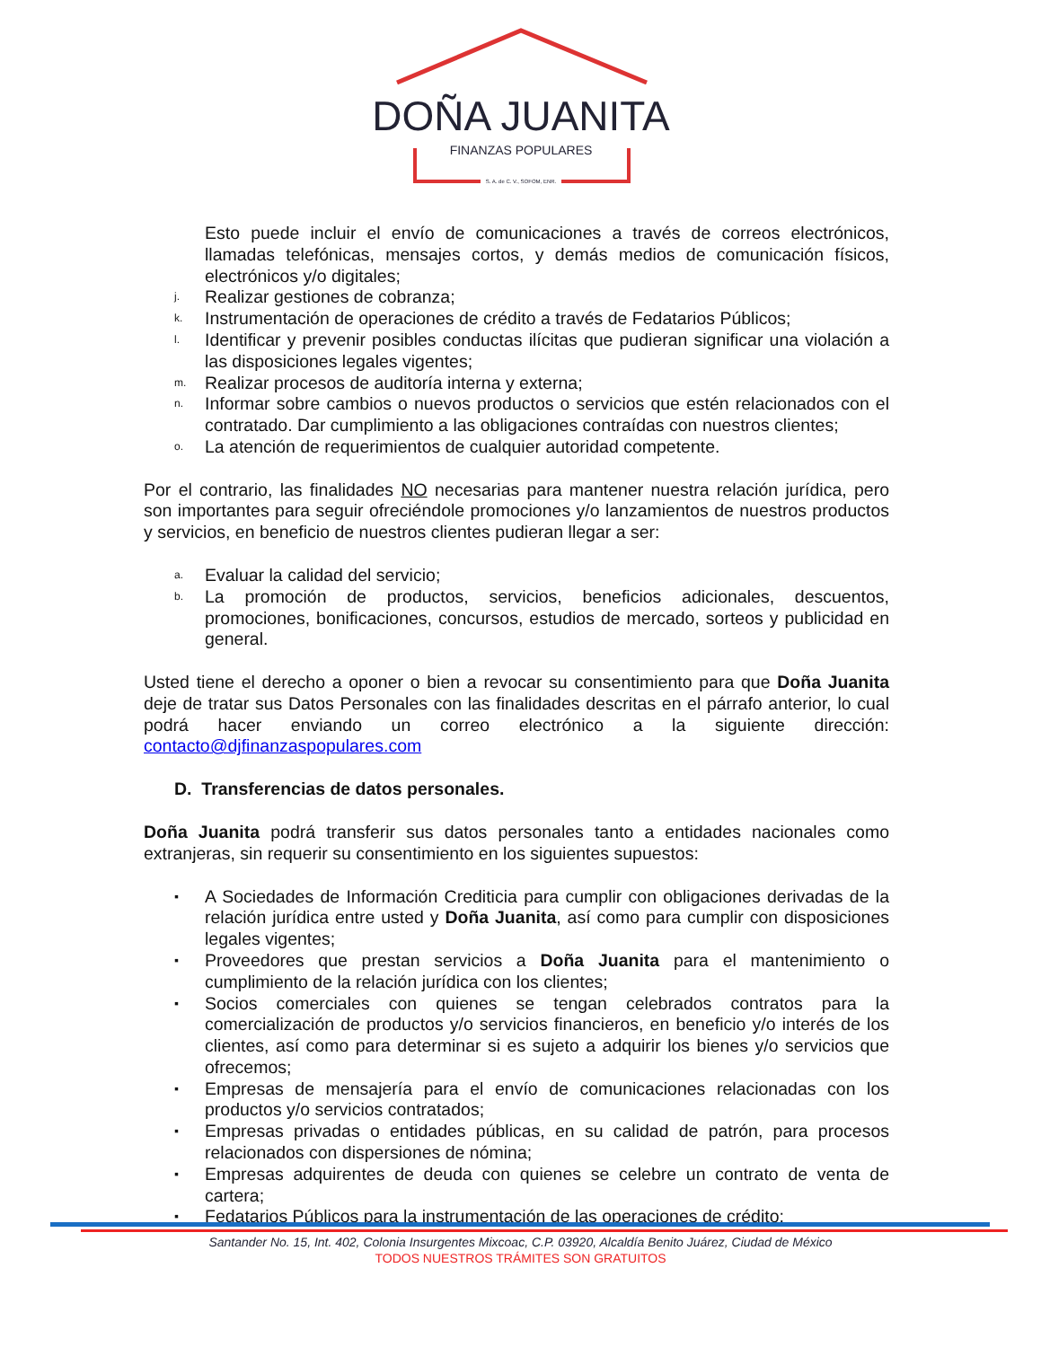DOÑA JUANITA
FINANZAS POPULARES
S. A. de C. V., SOFOM, ENR.
Esto puede incluir el envío de comunicaciones a través de correos electrónicos, llamadas telefónicas, mensajes cortos, y demás medios de comunicación físicos, electrónicos y/o digitales;
j. Realizar gestiones de cobranza;
k. Instrumentación de operaciones de crédito a través de Fedatarios Públicos;
l. Identificar y prevenir posibles conductas ilícitas que pudieran significar una violación a las disposiciones legales vigentes;
m. Realizar procesos de auditoría interna y externa;
n. Informar sobre cambios o nuevos productos o servicios que estén relacionados con el contratado. Dar cumplimiento a las obligaciones contraídas con nuestros clientes;
o. La atención de requerimientos de cualquier autoridad competente.
Por el contrario, las finalidades NO necesarias para mantener nuestra relación jurídica, pero son importantes para seguir ofreciéndole promociones y/o lanzamientos de nuestros productos y servicios, en beneficio de nuestros clientes pudieran llegar a ser:
a. Evaluar la calidad del servicio;
b. La promoción de productos, servicios, beneficios adicionales, descuentos, promociones, bonificaciones, concursos, estudios de mercado, sorteos y publicidad en general.
Usted tiene el derecho a oponer o bien a revocar su consentimiento para que Doña Juanita deje de tratar sus Datos Personales con las finalidades descritas en el párrafo anterior, lo cual podrá hacer enviando un correo electrónico a la siguiente dirección: contacto@djfinanzaspopulares.com
D. Transferencias de datos personales.
Doña Juanita podrá transferir sus datos personales tanto a entidades nacionales como extranjeras, sin requerir su consentimiento en los siguientes supuestos:
▪ A Sociedades de Información Crediticia para cumplir con obligaciones derivadas de la relación jurídica entre usted y Doña Juanita, así como para cumplir con disposiciones legales vigentes;
▪ Proveedores que prestan servicios a Doña Juanita para el mantenimiento o cumplimiento de la relación jurídica con los clientes;
▪ Socios comerciales con quienes se tengan celebrados contratos para la comercialización de productos y/o servicios financieros, en beneficio y/o interés de los clientes, así como para determinar si es sujeto a adquirir los bienes y/o servicios que ofrecemos;
▪ Empresas de mensajería para el envío de comunicaciones relacionadas con los productos y/o servicios contratados;
▪ Empresas privadas o entidades públicas, en su calidad de patrón, para procesos relacionados con dispersiones de nómina;
▪ Empresas adquirentes de deuda con quienes se celebre un contrato de venta de cartera;
▪ Fedatarios Públicos para la instrumentación de las operaciones de crédito;
Santander No. 15, Int. 402, Colonia Insurgentes Mixcoac, C.P. 03920, Alcaldía Benito Juárez, Ciudad de México
TODOS NUESTROS TRÁMITES SON GRATUITOS